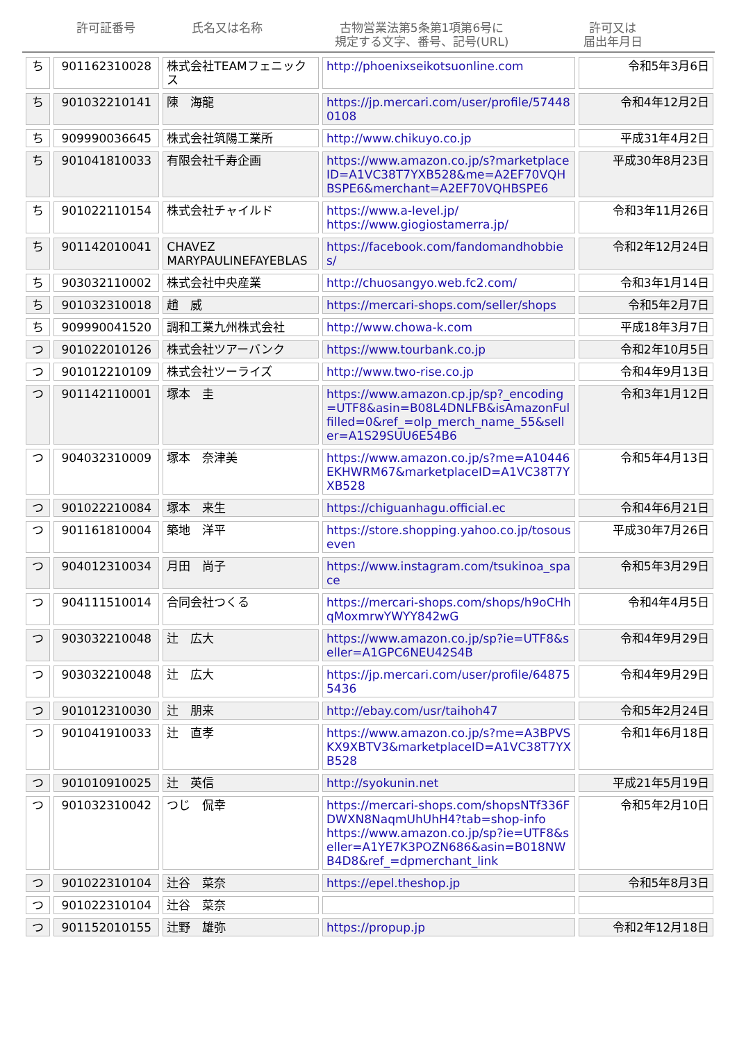許可証番号 氏名又は名称 古物営業法第5条第1項第6号に
規定する文字、番号、記号(URL)
許可又は
届出年月日
| ち | 901162310028 | 株式会社TEAMフェニックス | http://phoenixseikotsuonline.com | 令和5年3月6日 |
| ち | 901032210141 | 陳 海龍 | https://jp.mercari.com/user/profile/574480108 | 令和4年12月2日 |
| ち | 909990036645 | 株式会社筑陽工業所 | http://www.chikuyo.co.jp | 平成31年4月2日 |
| ち | 901041810033 | 有限会社千寿企画 | https://www.amazon.co.jp/s?marketplaceID=A1VC38T7YXB528&me=A2EF70VQHBSPE6&merchant=A2EF70VQHBSPE6 | 平成30年8月23日 |
| ち | 901022110154 | 株式会社チャイルド | https://www.a-level.jp/ https://www.giogiostamerra.jp/ | 令和3年11月26日 |
| ち | 901142010041 | CHAVEZ MARYPAULINEFAYEBLAS | https://facebook.com/fandomandhobbies/ | 令和2年12月24日 |
| ち | 903032110002 | 株式会社中央産業 | http://chuosangyo.web.fc2.com/ | 令和3年1月14日 |
| ち | 901032310018 | 趙 威 | https://mercari-shops.com/seller/shops | 令和5年2月7日 |
| ち | 909990041520 | 調和工業九州株式会社 | http://www.chowa-k.com | 平成18年3月7日 |
| つ | 901022010126 | 株式会社ツアーバンク | https://www.tourbank.co.jp | 令和2年10月5日 |
| つ | 901012210109 | 株式会社ツーライズ | http://www.two-rise.co.jp | 令和4年9月13日 |
| つ | 901142110001 | 塚本 圭 | https://www.amazon.cp.jp/sp?_encoding=UTF8&asin=B08L4DNLFB&isAmazonFulfilled=0&ref_=olp_merch_name_55&seller=A1S29SUU6E54B6 | 令和3年1月12日 |
| つ | 904032310009 | 塚本 奈津美 | https://www.amazon.co.jp/s?me=A10446EKHWRM67&marketplaceID=A1VC38T7YXB528 | 令和5年4月13日 |
| つ | 901022210084 | 塚本 来生 | https://chiguanhagu.official.ec | 令和4年6月21日 |
| つ | 901161810004 | 築地 洋平 | https://store.shopping.yahoo.co.jp/tosouseven | 平成30年7月26日 |
| つ | 904012310034 | 月田 尚子 | https://www.instagram.com/tsukinoa_space | 令和5年3月29日 |
| つ | 904111510014 | 合同会社つくる | https://mercari-shops.com/shops/h9oCHhqMoxmrwYWYY842wG | 令和4年4月5日 |
| つ | 903032210048 | 辻 広大 | https://www.amazon.co.jp/sp?ie=UTF8&seller=A1GPC6NEU42S4B | 令和4年9月29日 |
| つ | 903032210048 | 辻 広大 | https://jp.mercari.com/user/profile/648755436 | 令和4年9月29日 |
| つ | 901012310030 | 辻 朋来 | http://ebay.com/usr/taihoh47 | 令和5年2月24日 |
| つ | 901041910033 | 辻 直孝 | https://www.amazon.co.jp/s?me=A3BPVSKX9XBTV3&marketplaceID=A1VC38T7YXB528 | 令和1年6月18日 |
| つ | 901010910025 | 辻 英信 | http://syokunin.net | 平成21年5月19日 |
| つ | 901032310042 | つじ 侃幸 | https://mercari-shops.com/shopsNTf336FDWXN8NaqmUhUhH4?tab=shop-info https://www.amazon.co.jp/sp?ie=UTF8&seller=A1YE7K3POZN686&asin=B018NWB4D8&ref_=dpmerchant_link | 令和5年2月10日 |
| つ | 901022310104 | 辻谷 菜奈 | https://epel.theshop.jp | 令和5年8月3日 |
| つ | 901022310104 | 辻谷 菜奈 | | |
| つ | 901152010155 | 辻野 雄弥 | https://propup.jp | 令和2年12月18日 |